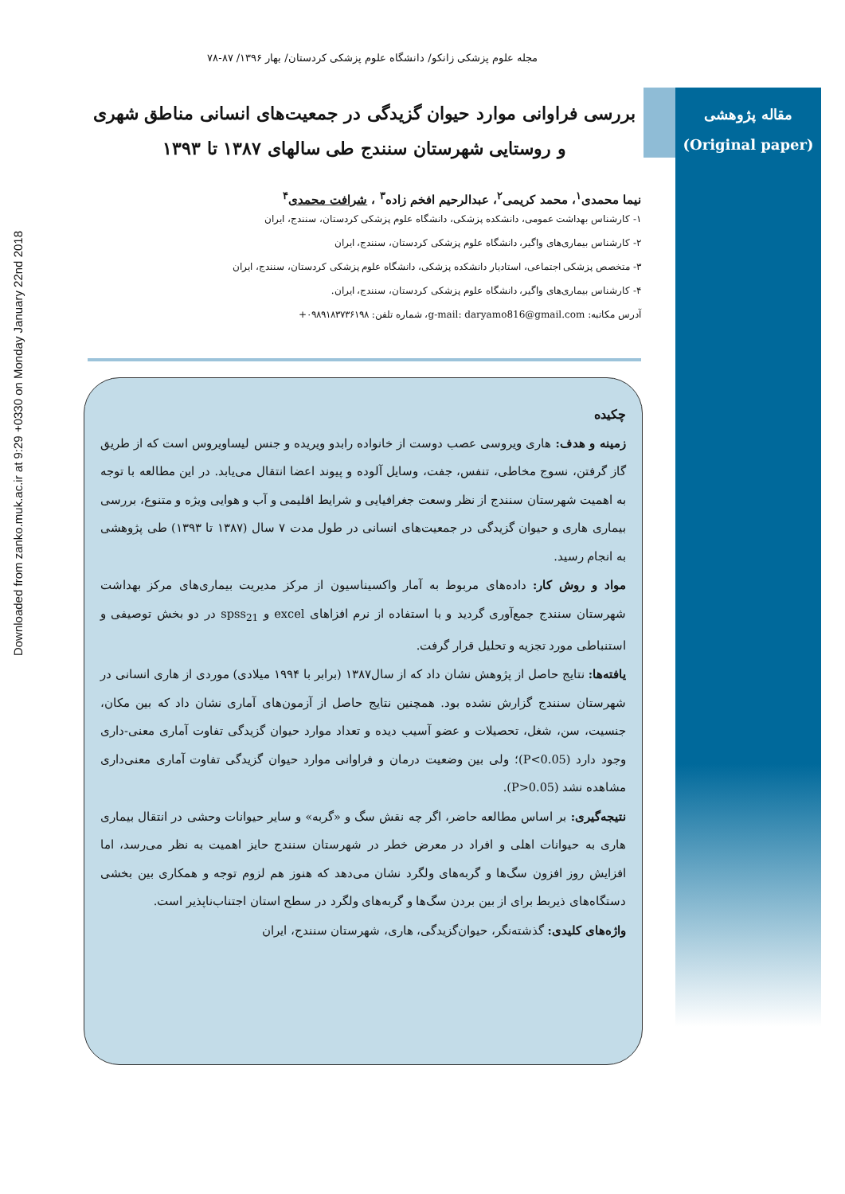Downloaded from zanko.muk.ac.ir at 9:29 +0330 on Monday January 22nd 2018
مقاله پژوهشی
(Original paper)
مجله علوم پزشکی زانکو/ دانشگاه علوم پزشکی کردستان/ بهار ۱۳۹۶/ ۸۷-۷۸
بررسی فراوانی موارد حیوان گزیدگی در جمعیت‌های انسانی مناطق شهری و روستایی شهرستان سنندج طی سالهای ۱۳۸۷ تا ۱۳۹۳
نیما محمدی<sup>۱</sup>، محمد کریمی<sup>۲</sup>، عبدالرحیم افخم زاده<sup>۳</sup> ، شرافت محمدی<sup>۴</sup>
۱- کارشناس بهداشت عمومی، دانشکده پزشکی، دانشگاه علوم پزشکی کردستان، سنندج، ایران
۲- کارشناس بیماری‌های واگیر، دانشگاه علوم پزشکی کردستان، سنندج، ایران
۳- متخصص پزشکی اجتماعی، استادیار دانشکده پزشکی، دانشگاه علوم پزشکی کردستان، سنندج، ایران
۴- کارشناس بیماری‌های واگیر، دانشگاه علوم پزشکی کردستان، سنندج، ایران.
آدرس مکاتبه: g-mail: daryamo816@gmail.com، شماره تلفن: ۰۹۸۹۱۸۳۷۳۶۱۹۸+
چکیده
زمینه و هدف: هاری ویروسی عصب دوست از خانواده رابدو ویریده و جنس لیساویروس است که از طریق گاز گرفتن، نسوج مخاطی، تنفس، جفت، وسایل آلوده و پیوند اعضا انتقال می‌یابد. در این مطالعه با توجه به اهمیت شهرستان سنندج از نظر وسعت جغرافیایی و شرایط اقلیمی و آب و هوایی ویژه و متنوع، بررسی بیماری هاری و حیوان گزیدگی در جمعیت‌های انسانی در طول مدت ۷ سال (۱۳۸۷ تا ۱۳۹۳) طی پژوهشی به انجام رسید.
مواد و روش کار: داده‌های مربوط به آمار واکسیناسیون از مرکز مدیریت بیماری‌های مرکز بهداشت شهرستان سنندج جمع‌آوری گردید و با استفاده از نرم افزاهای excel و spss<sub>21</sub> در دو بخش توصیفی و استنباطی مورد تجزیه و تحلیل قرار گرفت.
یافته‌ها: نتایج حاصل از پژوهش نشان داد که از سال۱۳۸۷ (برابر با ۱۹۹۴ میلادی) موردی از هاری انسانی در شهرستان سنندج گزارش نشده بود. همچنین نتایج حاصل از آزمون‌های آماری نشان داد که بین مکان، جنسیت، سن، شغل، تحصیلات و عضو آسیب دیده و تعداد موارد حیوان گزیدگی تفاوت آماری معنی-داری وجود دارد (P<0.05)؛ ولی بین وضعیت درمان و فراوانی موارد حیوان گزیدگی تفاوت آماری معنی‌داری مشاهده نشد (P>0.05).
نتیجه‌گیری: بر اساس مطالعه حاضر، اگر چه نقش سگ و «گربه» و سایر حیوانات وحشی در انتقال بیماری هاری به حیوانات اهلی و افراد در معرض خطر در شهرستان سنندج حایز اهمیت به نظر می‌رسد، اما افزایش روز افزون سگ‌ها و گربه‌های ولگرد نشان می‌دهد که هنوز هم لزوم توجه و همکاری بین بخشی دستگاه‌های ذیربط برای از بین بردن سگ‌ها و گربه‌های ولگرد در سطح استان اجتناب‌ناپذیر است.
واژه‌های کلیدی: گذشته‌نگر، حیوان‌گزیدگی، هاری، شهرستان سنندج، ایران